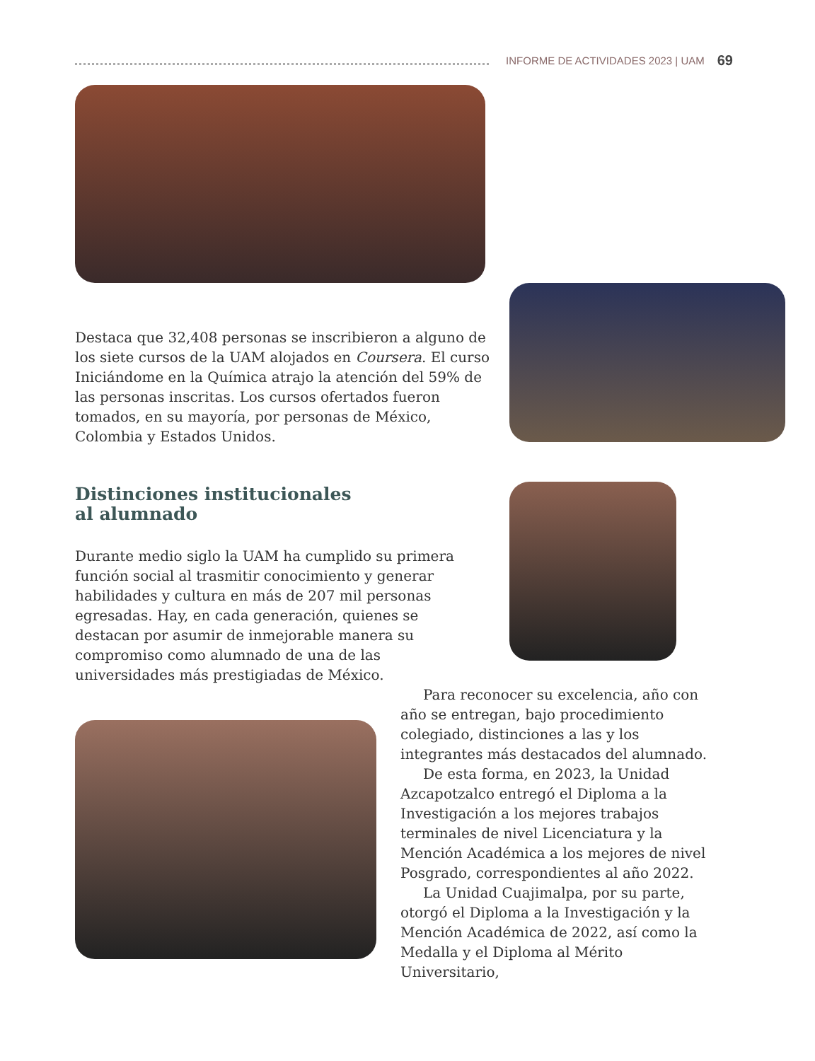INFORME DE ACTIVIDADES 2023 | UAM 69
Destaca que 32,408 personas se inscribieron a alguno de los siete cursos de la UAM alojados en Coursera. El curso Iniciándome en la Química atrajo la atención del 59% de las personas inscritas. Los cursos ofertados fueron tomados, en su mayoría, por personas de México, Colombia y Estados Unidos.
Distinciones institucionales
al alumnado
Durante medio siglo la UAM ha cumplido su primera función social al trasmitir conocimiento y generar habilidades y cultura en más de 207 mil personas egresadas. Hay, en cada generación, quienes se destacan por asumir de inmejorable manera su compromiso como alumnado de una de las universidades más prestigiadas de México.
Para reconocer su excelencia, año con año se entregan, bajo procedimiento colegiado, distinciones a las y los integrantes más destacados del alumnado.
De esta forma, en 2023, la Unidad Azcapotzalco entregó el Diploma a la Investigación a los mejores trabajos terminales de nivel Licenciatura y la Mención Académica a los mejores de nivel Posgrado, correspondientes al año 2022.
La Unidad Cuajimalpa, por su parte, otorgó el Diploma a la Investigación y la Mención Académica de 2022, así como la Medalla y el Diploma al Mérito Universitario,